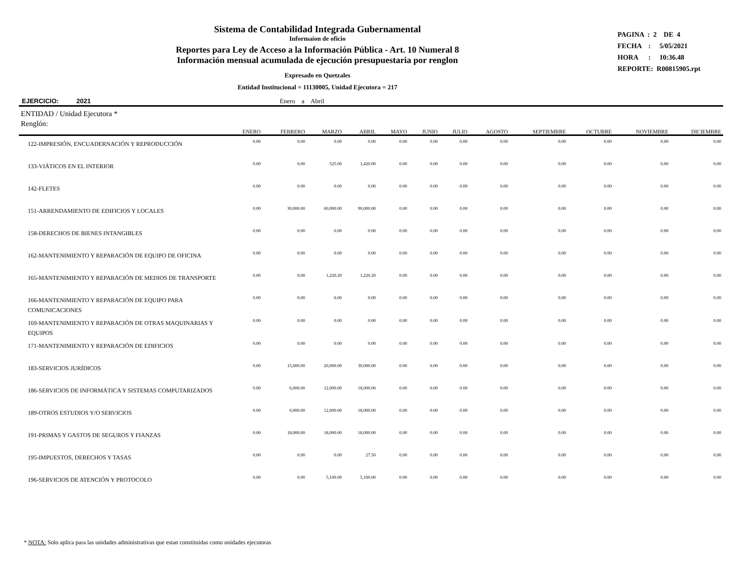Sistema de Contabilidad Integrada Gubernamental
Informaíon de oficio
Reportes para Ley de Acceso a la Información Pública - Art. 10 Numeral 8
Información mensual acumulada de ejecución presupuestaria por renglon
Expresado en Quetzales
Entidad Institucional = 11130005, Unidad Ejecutora = 217
PAGINA : 2 DE 4
FECHA : 5/05/2021
HORA : 10:36.48
REPORTE: R00815905.rpt
EJERCICIO: 2021 Enero a Abril
| ENTIDAD / Unidad Ejecutora * Renglón: | ENERO | FEBRERO | MARZO | ABRIL | MAYO | JUNIO | JULIO | AGOSTO | SEPTIEMBRE | OCTUBRE | NOVIEMBRE | DICIEMBRE |
| --- | --- | --- | --- | --- | --- | --- | --- | --- | --- | --- | --- | --- |
| 122-IMPRESIÓN, ENCUADERNACIÓN Y REPRODUCCIÓN | 0.00 | 0.00 | 0.00 | 0.00 | 0.00 | 0.00 | 0.00 | 0.00 | 0.00 | 0.00 | 0.00 | 0.00 |
| 133-VIÁTICOS EN EL INTERIOR | 0.00 | 0.00 | 525.00 | 1,420.00 | 0.00 | 0.00 | 0.00 | 0.00 | 0.00 | 0.00 | 0.00 | 0.00 |
| 142-FLETES | 0.00 | 0.00 | 0.00 | 0.00 | 0.00 | 0.00 | 0.00 | 0.00 | 0.00 | 0.00 | 0.00 | 0.00 |
| 151-ARRENDAMIENTO DE EDIFICIOS Y LOCALES | 0.00 | 30,000.00 | 60,000.00 | 90,000.00 | 0.00 | 0.00 | 0.00 | 0.00 | 0.00 | 0.00 | 0.00 | 0.00 |
| 158-DERECHOS DE BIENES INTANGIBLES | 0.00 | 0.00 | 0.00 | 0.00 | 0.00 | 0.00 | 0.00 | 0.00 | 0.00 | 0.00 | 0.00 | 0.00 |
| 162-MANTENIMIENTO Y REPARACIÓN DE EQUIPO DE OFICINA | 0.00 | 0.00 | 0.00 | 0.00 | 0.00 | 0.00 | 0.00 | 0.00 | 0.00 | 0.00 | 0.00 | 0.00 |
| 165-MANTENIMIENTO Y REPARACIÓN DE MEDIOS DE TRANSPORTE | 0.00 | 0.00 | 1,220.20 | 1,220.20 | 0.00 | 0.00 | 0.00 | 0.00 | 0.00 | 0.00 | 0.00 | 0.00 |
| 166-MANTENIMIENTO Y REPARACIÓN DE EQUIPO PARA COMUNICACIONES | 0.00 | 0.00 | 0.00 | 0.00 | 0.00 | 0.00 | 0.00 | 0.00 | 0.00 | 0.00 | 0.00 | 0.00 |
| 169-MANTENIMIENTO Y REPARACIÓN DE OTRAS MAQUINARIAS Y EQUIPOS | 0.00 | 0.00 | 0.00 | 0.00 | 0.00 | 0.00 | 0.00 | 0.00 | 0.00 | 0.00 | 0.00 | 0.00 |
| 171-MANTENIMIENTO Y REPARACIÓN DE EDIFICIOS | 0.00 | 0.00 | 0.00 | 0.00 | 0.00 | 0.00 | 0.00 | 0.00 | 0.00 | 0.00 | 0.00 | 0.00 |
| 183-SERVICIOS JURÍDICOS | 0.00 | 15,000.00 | 20,000.00 | 30,000.00 | 0.00 | 0.00 | 0.00 | 0.00 | 0.00 | 0.00 | 0.00 | 0.00 |
| 186-SERVICIOS DE INFORMÁTICA Y SISTEMAS COMPUTARIZADOS | 0.00 | 6,000.00 | 12,000.00 | 18,000.00 | 0.00 | 0.00 | 0.00 | 0.00 | 0.00 | 0.00 | 0.00 | 0.00 |
| 189-OTROS ESTUDIOS Y/O SERVICIOS | 0.00 | 6,000.00 | 12,000.00 | 18,000.00 | 0.00 | 0.00 | 0.00 | 0.00 | 0.00 | 0.00 | 0.00 | 0.00 |
| 191-PRIMAS Y GASTOS DE SEGUROS Y FIANZAS | 0.00 | 18,000.00 | 18,000.00 | 18,000.00 | 0.00 | 0.00 | 0.00 | 0.00 | 0.00 | 0.00 | 0.00 | 0.00 |
| 195-IMPUESTOS, DERECHOS Y TASAS | 0.00 | 0.00 | 0.00 | 27.50 | 0.00 | 0.00 | 0.00 | 0.00 | 0.00 | 0.00 | 0.00 | 0.00 |
| 196-SERVICIOS DE ATENCIÓN Y PROTOCOLO | 0.00 | 0.00 | 5,100.00 | 5,100.00 | 0.00 | 0.00 | 0.00 | 0.00 | 0.00 | 0.00 | 0.00 | 0.00 |
* NOTA: Solo aplica para las unidades administrativas que estan constituidas como unidades ejecutoras